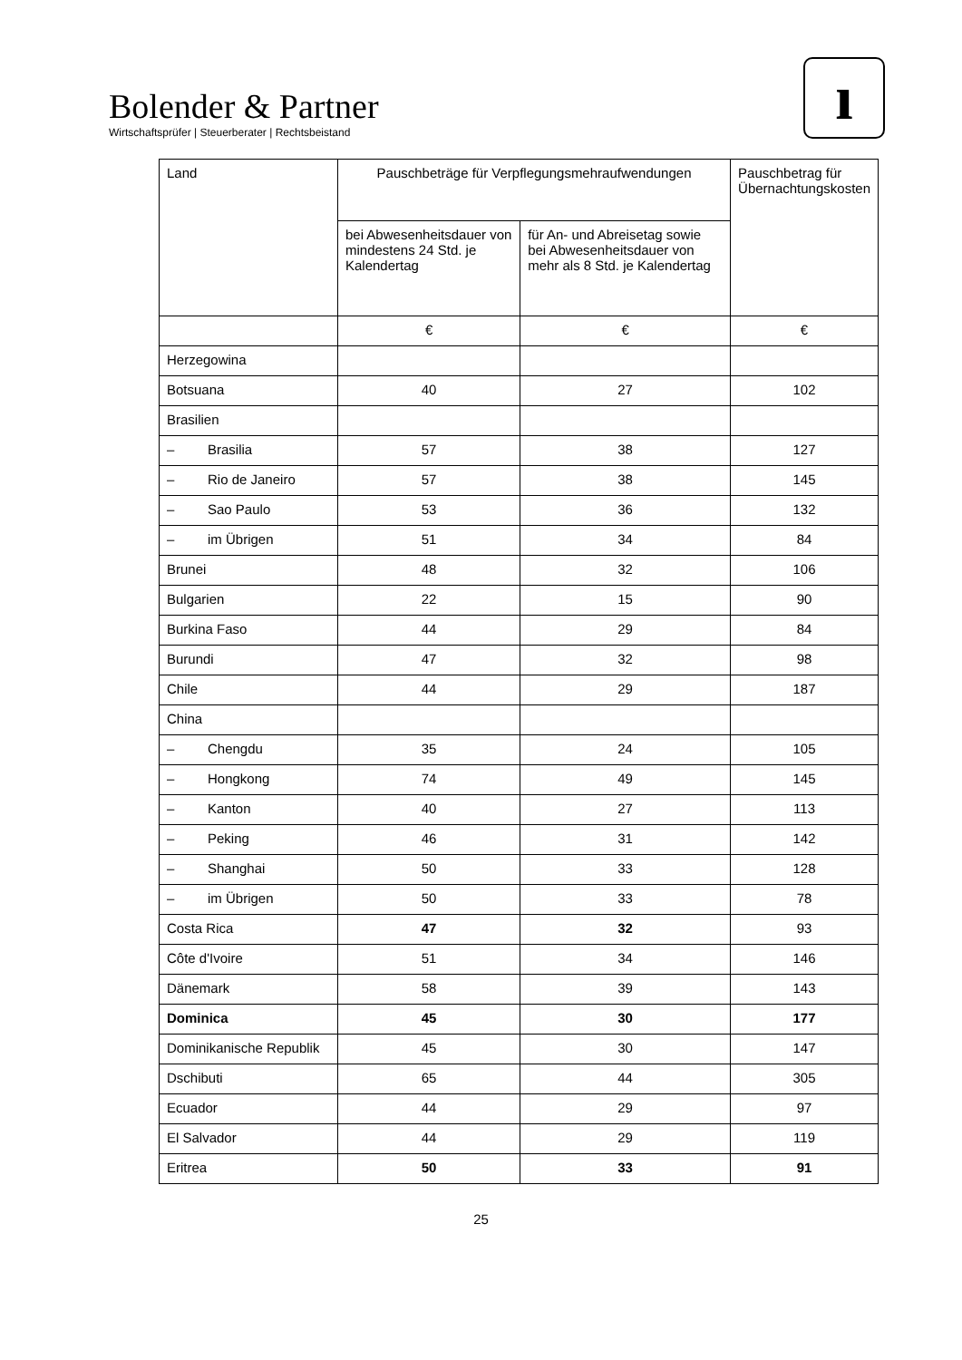Bolender & Partner
Wirtschaftsprüfer | Steuerberater | Rechtsbeistand
ı
| Land | Pauschbeträge für Verpflegungsmehraufwendungen | | Pauschbetrag für Übernachtungskosten |
| --- | --- | --- | --- |
| | bei Abwesenheitsdauer von mindestens 24 Std. je Kalendertag | für An- und Abreisetag sowie bei Abwesenheitsdauer von mehr als 8 Std. je Kalendertag | |
| | € | € | € |
| Herzegowina | | | |
| Botsuana | 40 | 27 | 102 |
| Brasilien | | | |
| – Brasilia | 57 | 38 | 127 |
| – Rio de Janeiro | 57 | 38 | 145 |
| – Sao Paulo | 53 | 36 | 132 |
| – im Übrigen | 51 | 34 | 84 |
| Brunei | 48 | 32 | 106 |
| Bulgarien | 22 | 15 | 90 |
| Burkina Faso | 44 | 29 | 84 |
| Burundi | 47 | 32 | 98 |
| Chile | 44 | 29 | 187 |
| China | | | |
| – Chengdu | 35 | 24 | 105 |
| – Hongkong | 74 | 49 | 145 |
| – Kanton | 40 | 27 | 113 |
| – Peking | 46 | 31 | 142 |
| – Shanghai | 50 | 33 | 128 |
| – im Übrigen | 50 | 33 | 78 |
| Costa Rica | 47 | 32 | 93 |
| Côte d'Ivoire | 51 | 34 | 146 |
| Dänemark | 58 | 39 | 143 |
| Dominica | 45 | 30 | 177 |
| Dominikanische Republik | 45 | 30 | 147 |
| Dschibuti | 65 | 44 | 305 |
| Ecuador | 44 | 29 | 97 |
| El Salvador | 44 | 29 | 119 |
| Eritrea | 50 | 33 | 91 |
25